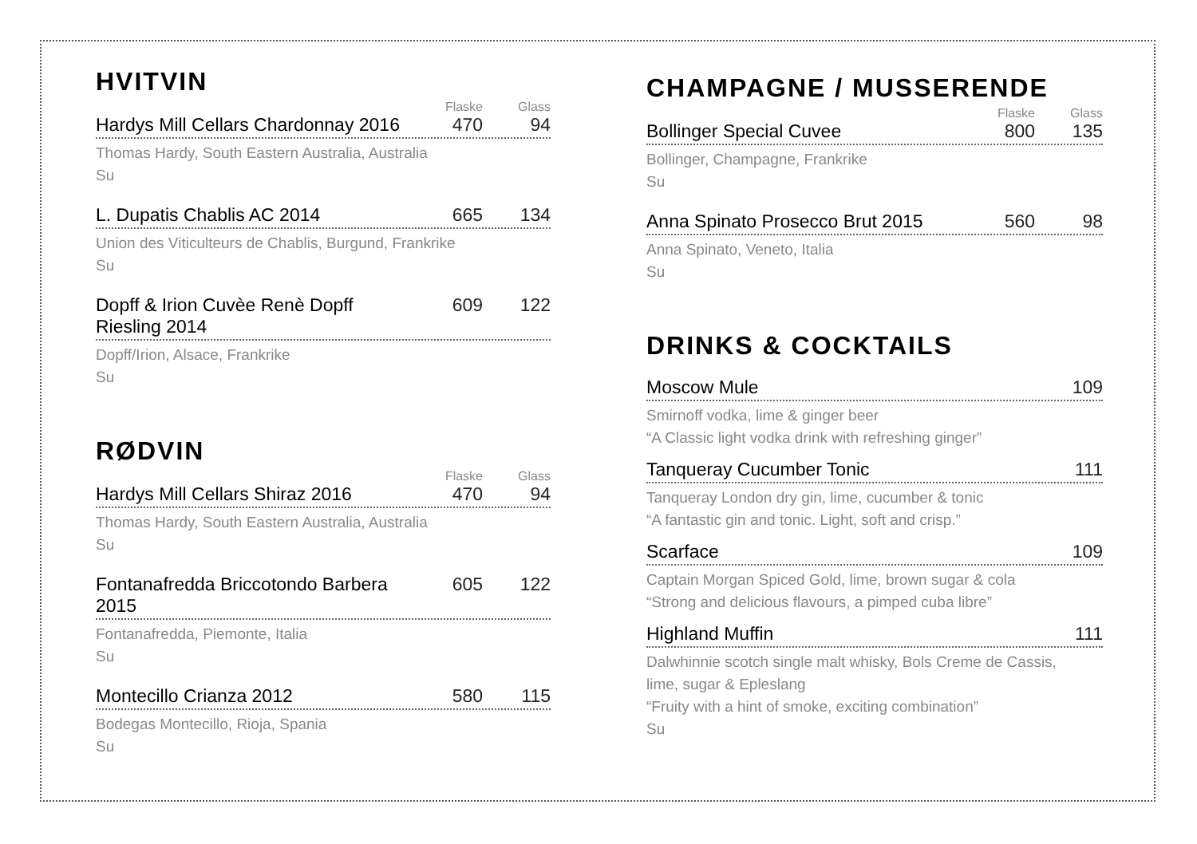HVITVIN
Flaske Glass
Hardys Mill Cellars Chardonnay 2016 470 94
Thomas Hardy, South Eastern Australia, Australia
Su
L. Dupatis Chablis AC 2014 665 134
Union des Viticulteurs de Chablis, Burgund, Frankrike
Su
Dopff & Irion Cuvèe Renè Dopff Riesling 2014 609 122
Dopff/Irion, Alsace, Frankrike
Su
RØDVIN
Flaske Glass
Hardys Mill Cellars Shiraz 2016 470 94
Thomas Hardy, South Eastern Australia, Australia
Su
Fontanafredda Briccotondo Barbera 2015 605 122
Fontanafredda, Piemonte, Italia
Su
Montecillo Crianza 2012 580 115
Bodegas Montecillo, Rioja, Spania
Su
CHAMPAGNE / MUSSERENDE
Flaske Glass
Bollinger Special Cuvee 800 135
Bollinger, Champagne, Frankrike
Su
Anna Spinato Prosecco Brut 2015 560 98
Anna Spinato, Veneto, Italia
Su
DRINKS & COCKTAILS
Moscow Mule 109
Smirnoff vodka, lime & ginger beer
“A Classic light vodka drink with refreshing ginger”
Tanqueray Cucumber Tonic 111
Tanqueray London dry gin, lime, cucumber & tonic
“A fantastic gin and tonic. Light, soft and crisp.”
Scarface 109
Captain Morgan Spiced Gold, lime, brown sugar & cola
“Strong and delicious flavours, a pimped cuba libre”
Highland Muffin 111
Dalwhinnie scotch single malt whisky, Bols Creme de Cassis,
lime, sugar & Epleslang
“Fruity with a hint of smoke, exciting combination”
Su